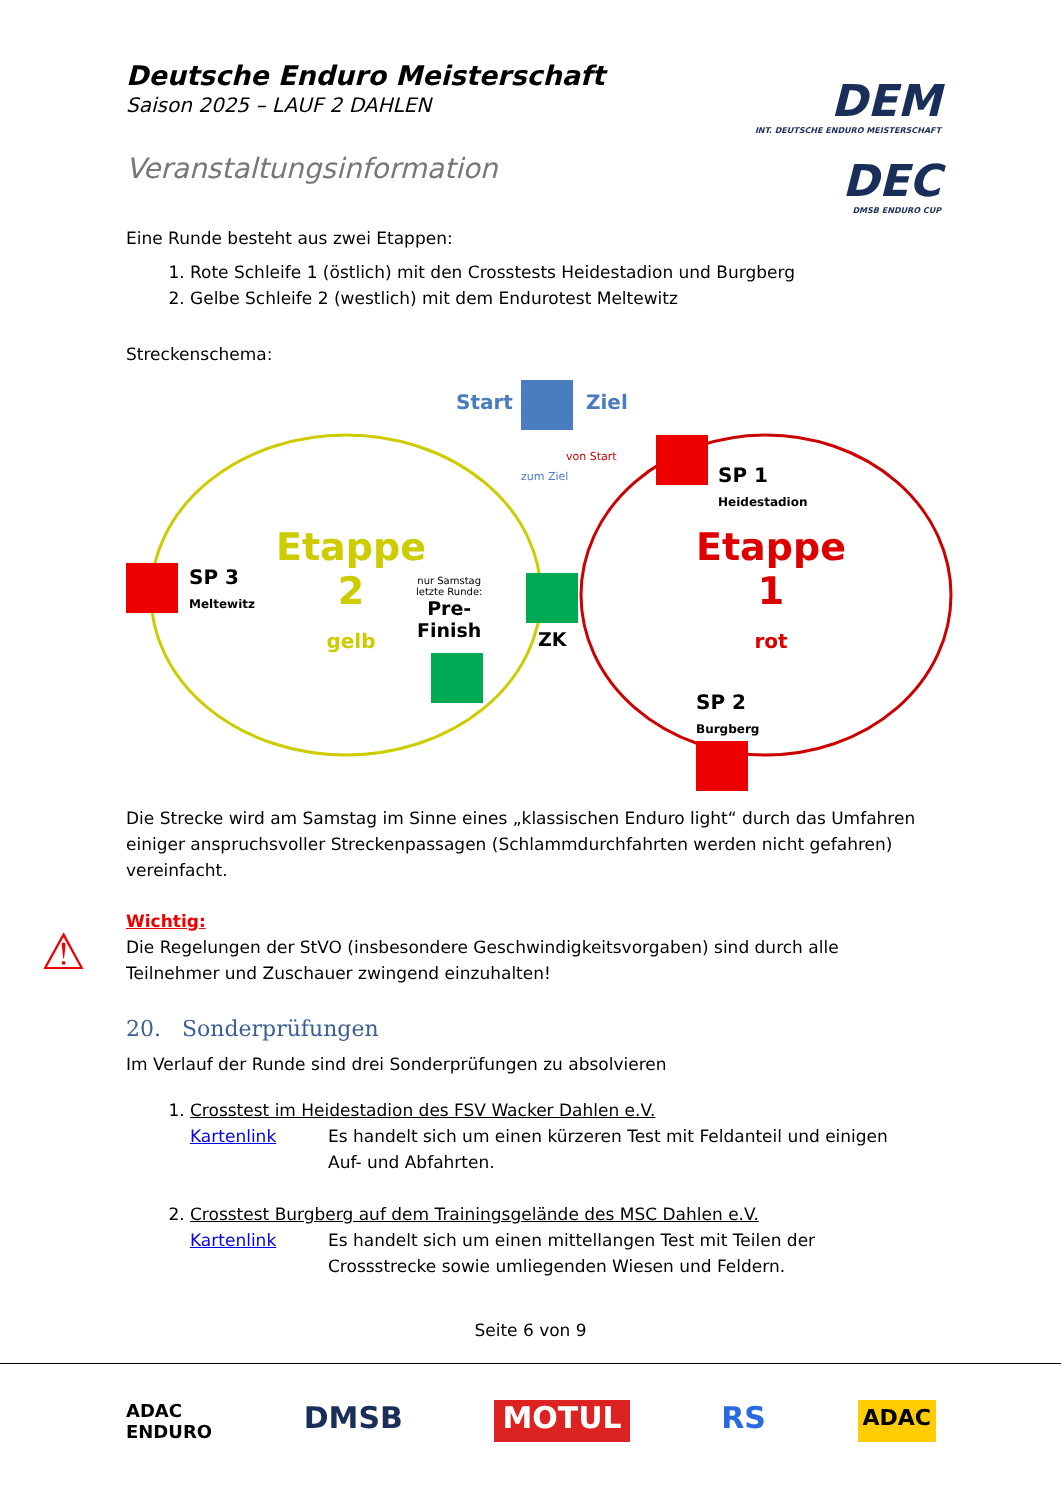DEM
INT. DEUTSCHE ENDURO MEISTERSCHAFT
DEC
DMSB ENDURO CUP
Deutsche Enduro Meisterschaft
Saison 2025 – LAUF 2 DAHLEN
Veranstaltungsinformation
Eine Runde besteht aus zwei Etappen:
1. Rote Schleife 1 (östlich) mit den Crosstests Heidestadion und Burgberg
2. Gelbe Schleife 2 (westlich) mit dem Endurotest Meltewitz
Streckenschema:
Start Ziel
SP 1
Heidestadion
SP 3
Meltewitz
SP 2
Burgberg
Etappe
2
gelb
Etappe
1
rot
nur Samstag
letzte Runde:
Pre-
Finish
ZK
zum Ziel
von Start
Die Strecke wird am Samstag im Sinne eines „klassischen Enduro light“ durch das Umfahren einiger anspruchsvoller Streckenpassagen (Schlammdurchfahrten werden nicht gefahren) vereinfacht.
⚠
Wichtig:
Die Regelungen der StVO (insbesondere Geschwindigkeitsvorgaben) sind durch alle Teilnehmer und Zuschauer zwingend einzuhalten!
20. Sonderprüfungen
Im Verlauf der Runde sind drei Sonderprüfungen zu absolvieren
1. Crosstest im Heidestadion des FSV Wacker Dahlen e.V.
Kartenlink Es handelt sich um einen kürzeren Test mit Feldanteil und einigen Auf- und Abfahrten.
2. Crosstest Burgberg auf dem Trainingsgelände des MSC Dahlen e.V.
Kartenlink Es handelt sich um einen mittellangen Test mit Teilen der Crossstrecke sowie umliegenden Wiesen und Feldern.
Seite 6 von 9
ADAC
ENDURO DMSB MOTUL RS ADAC